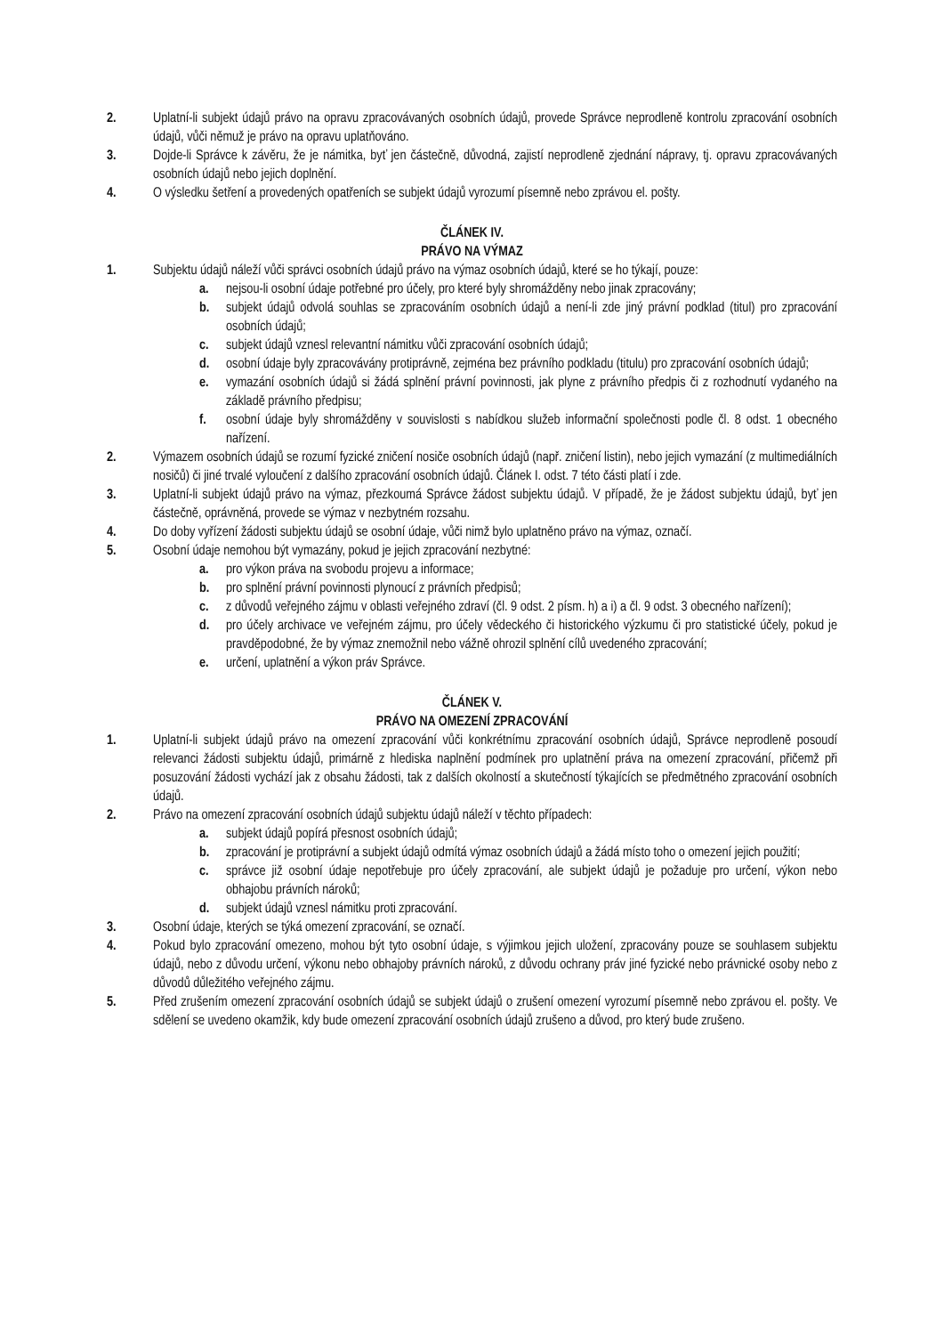2. Uplatní-li subjekt údajů právo na opravu zpracovávaných osobních údajů, provede Správce neprodleně kontrolu zpracování osobních údajů, vůči němuž je právo na opravu uplatňováno.
3. Dojde-li Správce k závěru, že je námitka, byť jen částečně, důvodná, zajistí neprodleně zjednání nápravy, tj. opravu zpracovávaných osobních údajů nebo jejich doplnění.
4. O výsledku šetření a provedených opatřeních se subjekt údajů vyrozumí písemně nebo zprávou el. pošty.
ČLÁNEK IV.
PRÁVO NA VÝMAZ
1. Subjektu údajů náleží vůči správci osobních údajů právo na výmaz osobních údajů, které se ho týkají, pouze:
a. nejsou-li osobní údaje potřebné pro účely, pro které byly shromážděny nebo jinak zpracovány;
b. subjekt údajů odvolá souhlas se zpracováním osobních údajů a není-li zde jiný právní podklad (titul) pro zpracování osobních údajů;
c. subjekt údajů vznesl relevantní námitku vůči zpracování osobních údajů;
d. osobní údaje byly zpracovávány protiprávně, zejména bez právního podkladu (titulu) pro zpracování osobních údajů;
e. vymazání osobních údajů si žádá splnění právní povinnosti, jak plyne z právního předpis či z rozhodnutí vydaného na základě právního předpisu;
f. osobní údaje byly shromážděny v souvislosti s nabídkou služeb informační společnosti podle čl. 8 odst. 1 obecného nařízení.
2. Výmazem osobních údajů se rozumí fyzické zničení nosiče osobních údajů (např. zničení listin), nebo jejich vymazání (z multimediálních nosičů) či jiné trvalé vyloučení z dalšího zpracování osobních údajů. Článek I. odst. 7 této části platí i zde.
3. Uplatní-li subjekt údajů právo na výmaz, přezkoumá Správce žádost subjektu údajů. V případě, že je žádost subjektu údajů, byť jen částečně, oprávněná, provede se výmaz v nezbytném rozsahu.
4. Do doby vyřízení žádosti subjektu údajů se osobní údaje, vůči nimž bylo uplatněno právo na výmaz, označí.
5. Osobní údaje nemohou být vymazány, pokud je jejich zpracování nezbytné:
a. pro výkon práva na svobodu projevu a informace;
b. pro splnění právní povinnosti plynoucí z právních předpisů;
c. z důvodů veřejného zájmu v oblasti veřejného zdraví (čl. 9 odst. 2 písm. h) a i) a čl. 9 odst. 3 obecného nařízení);
d. pro účely archivace ve veřejném zájmu, pro účely vědeckého či historického výzkumu či pro statistické účely, pokud je pravděpodobné, že by výmaz znemožnil nebo vážně ohrozil splnění cílů uvedeného zpracování;
e. určení, uplatnění a výkon práv Správce.
ČLÁNEK V.
PRÁVO NA OMEZENÍ ZPRACOVÁNÍ
1. Uplatní-li subjekt údajů právo na omezení zpracování vůči konkrétnímu zpracování osobních údajů, Správce neprodleně posoudí relevanci žádosti subjektu údajů, primárně z hlediska naplnění podmínek pro uplatnění práva na omezení zpracování, přičemž při posuzování žádosti vychází jak z obsahu žádosti, tak z dalších okolností a skutečností týkajících se předmětného zpracování osobních údajů.
2. Právo na omezení zpracování osobních údajů subjektu údajů náleží v těchto případech:
a. subjekt údajů popírá přesnost osobních údajů;
b. zpracování je protiprávní a subjekt údajů odmítá výmaz osobních údajů a žádá místo toho o omezení jejich použití;
c. správce již osobní údaje nepotřebuje pro účely zpracování, ale subjekt údajů je požaduje pro určení, výkon nebo obhajobu právních nároků;
d. subjekt údajů vznesl námitku proti zpracování.
3. Osobní údaje, kterých se týká omezení zpracování, se označí.
4. Pokud bylo zpracování omezeno, mohou být tyto osobní údaje, s výjimkou jejich uložení, zpracovány pouze se souhlasem subjektu údajů, nebo z důvodu určení, výkonu nebo obhajoby právních nároků, z důvodu ochrany práv jiné fyzické nebo právnické osoby nebo z důvodů důležitého veřejného zájmu.
5. Před zrušením omezení zpracování osobních údajů se subjekt údajů o zrušení omezení vyrozumí písemně nebo zprávou el. pošty. Ve sdělení se uvedeno okamžik, kdy bude omezení zpracování osobních údajů zrušeno a důvod, pro který bude zrušeno.